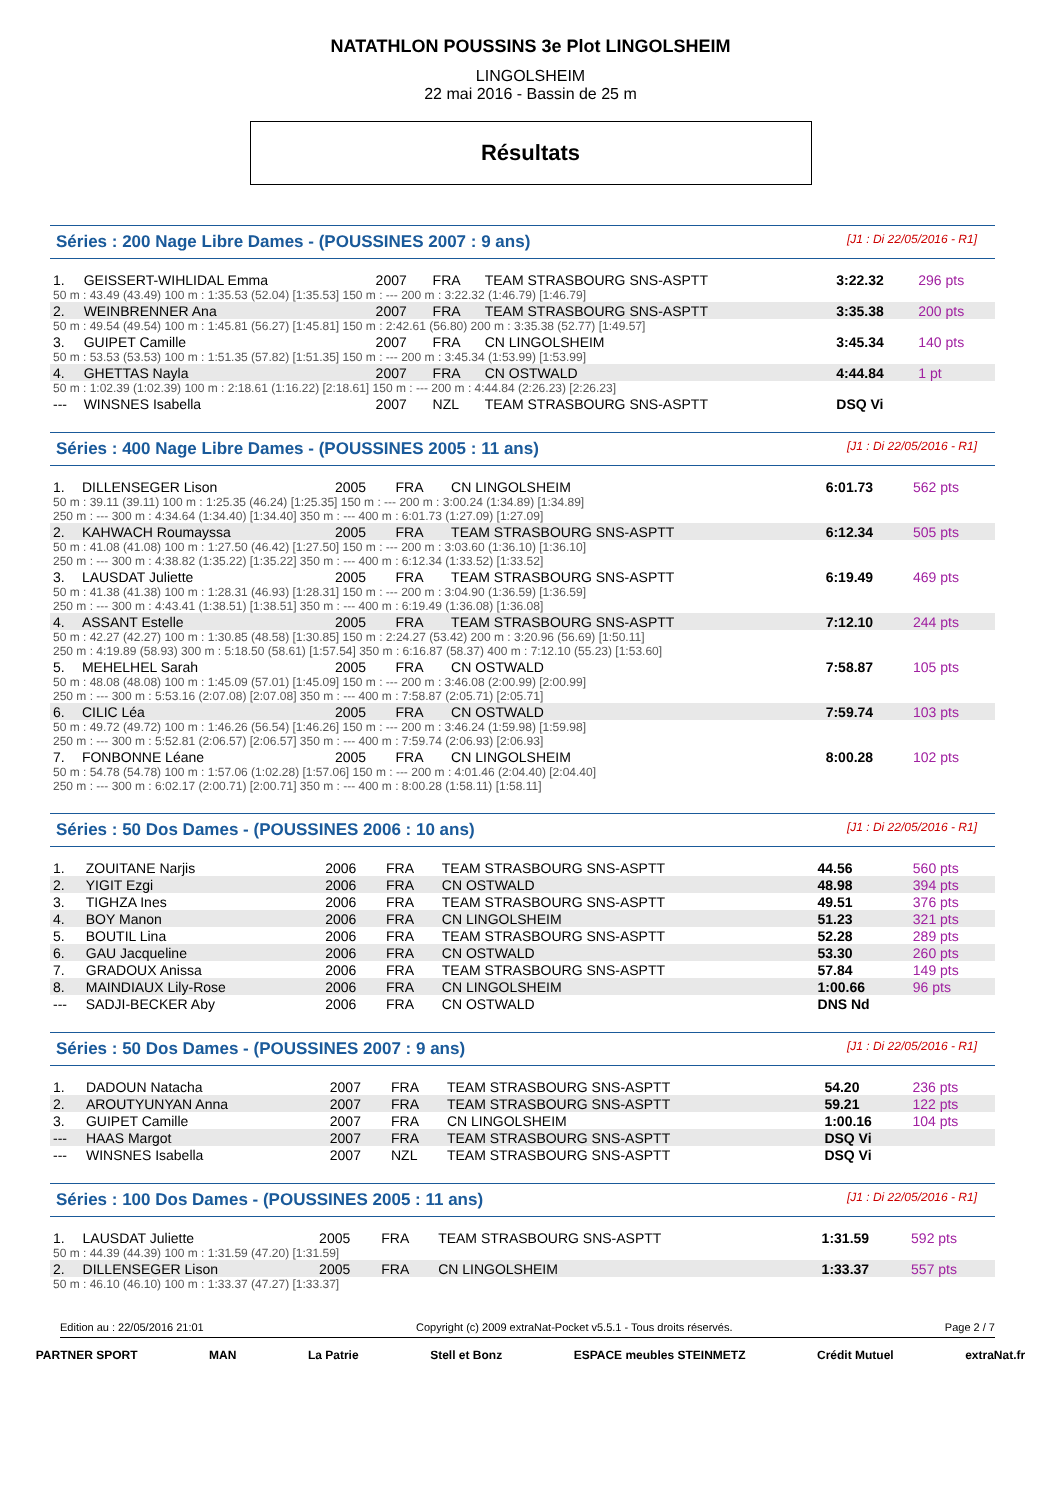NATATHLON POUSSINS 3e Plot LINGOLSHEIM
LINGOLSHEIM
22 mai 2016 - Bassin de 25 m
Résultats
Séries : 200 Nage Libre Dames - (POUSSINES 2007 : 9 ans) [J1 : Di 22/05/2016 - R1]
| 1. | GEISSERT-WIHLIDAL Emma | 2007 | FRA | TEAM STRASBOURG SNS-ASPTT | 3:22.32 | 296 pts |
| 50 m : 43.49 (43.49) 100 m : 1:35.53 (52.04) [1:35.53] 150 m : --- 200 m : 3:22.32 (1:46.79) [1:46.79] | | | | | | |
| 2. | WEINBRENNER Ana | 2007 | FRA | TEAM STRASBOURG SNS-ASPTT | 3:35.38 | 200 pts |
| 50 m : 49.54 (49.54) 100 m : 1:45.81 (56.27) [1:45.81] 150 m : 2:42.61 (56.80) 200 m : 3:35.38 (52.77) [1:49.57] | | | | | | |
| 3. | GUIPET Camille | 2007 | FRA | CN LINGOLSHEIM | 3:45.34 | 140 pts |
| 50 m : 53.53 (53.53) 100 m : 1:51.35 (57.82) [1:51.35] 150 m : --- 200 m : 3:45.34 (1:53.99) [1:53.99] | | | | | | |
| 4. | GHETTAS Nayla | 2007 | FRA | CN OSTWALD | 4:44.84 | 1 pt |
| 50 m : 1:02.39 (1:02.39) 100 m : 2:18.61 (1:16.22) [2:18.61] 150 m : --- 200 m : 4:44.84 (2:26.23) [2:26.23] | | | | | | |
| --- | WINSNES Isabella | 2007 | NZL | TEAM STRASBOURG SNS-ASPTT | DSQ Vi | |
Séries : 400 Nage Libre Dames - (POUSSINES 2005 : 11 ans) [J1 : Di 22/05/2016 - R1]
| 1. | DILLENSEGER Lison | 2005 | FRA | CN LINGOLSHEIM | 6:01.73 | 562 pts |
| 50 m : 39.11 (39.11) 100 m : 1:25.35 (46.24) [1:25.35] 150 m : --- 200 m : 3:00.24 (1:34.89) [1:34.89] 250 m : --- 300 m : 4:34.64 (1:34.40) [1:34.40] 350 m : --- 400 m : 6:01.73 (1:27.09) [1:27.09] | | | | | | |
| 2. | KAHWACH Roumayssa | 2005 | FRA | TEAM STRASBOURG SNS-ASPTT | 6:12.34 | 505 pts |
| 50 m : 41.08 (41.08) 100 m : 1:27.50 (46.42) [1:27.50] 150 m : --- 200 m : 3:03.60 (1:36.10) [1:36.10] 250 m : --- 300 m : 4:38.82 (1:35.22) [1:35.22] 350 m : --- 400 m : 6:12.34 (1:33.52) [1:33.52] | | | | | | |
| 3. | LAUSDAT Juliette | 2005 | FRA | TEAM STRASBOURG SNS-ASPTT | 6:19.49 | 469 pts |
| 50 m : 41.38 (41.38) 100 m : 1:28.31 (46.93) [1:28.31] 150 m : --- 200 m : 3:04.90 (1:36.59) [1:36.59] 250 m : --- 300 m : 4:43.41 (1:38.51) [1:38.51] 350 m : --- 400 m : 6:19.49 (1:36.08) [1:36.08] | | | | | | |
| 4. | ASSANT Estelle | 2005 | FRA | TEAM STRASBOURG SNS-ASPTT | 7:12.10 | 244 pts |
| 50 m : 42.27 (42.27) 100 m : 1:30.85 (48.58) [1:30.85] 150 m : 2:24.27 (53.42) 200 m : 3:20.96 (56.69) [1:50.11] 250 m : 4:19.89 (58.93) 300 m : 5:18.50 (58.61) [1:57.54] 350 m : 6:16.87 (58.37) 400 m : 7:12.10 (55.23) [1:53.60] | | | | | | |
| 5. | MEHELHEL Sarah | 2005 | FRA | CN OSTWALD | 7:58.87 | 105 pts |
| 50 m : 48.08 (48.08) 100 m : 1:45.09 (57.01) [1:45.09] 150 m : --- 200 m : 3:46.08 (2:00.99) [2:00.99] 250 m : --- 300 m : 5:53.16 (2:07.08) [2:07.08] 350 m : --- 400 m : 7:58.87 (2:05.71) [2:05.71] | | | | | | |
| 6. | CILIC Léa | 2005 | FRA | CN OSTWALD | 7:59.74 | 103 pts |
| 50 m : 49.72 (49.72) 100 m : 1:46.26 (56.54) [1:46.26] 150 m : --- 200 m : 3:46.24 (1:59.98) [1:59.98] 250 m : --- 300 m : 5:52.81 (2:06.57) [2:06.57] 350 m : --- 400 m : 7:59.74 (2:06.93) [2:06.93] | | | | | | |
| 7. | FONBONNE Léane | 2005 | FRA | CN LINGOLSHEIM | 8:00.28 | 102 pts |
| 50 m : 54.78 (54.78) 100 m : 1:57.06 (1:02.28) [1:57.06] 150 m : --- 200 m : 4:01.46 (2:04.40) [2:04.40] 250 m : --- 300 m : 6:02.17 (2:00.71) [2:00.71] 350 m : --- 400 m : 8:00.28 (1:58.11) [1:58.11] | | | | | | |
Séries : 50 Dos Dames - (POUSSINES 2006 : 10 ans) [J1 : Di 22/05/2016 - R1]
| 1. | ZOUITANE Narjis | 2006 | FRA | TEAM STRASBOURG SNS-ASPTT | 44.56 | 560 pts |
| 2. | YIGIT Ezgi | 2006 | FRA | CN OSTWALD | 48.98 | 394 pts |
| 3. | TIGHZA Ines | 2006 | FRA | TEAM STRASBOURG SNS-ASPTT | 49.51 | 376 pts |
| 4. | BOY Manon | 2006 | FRA | CN LINGOLSHEIM | 51.23 | 321 pts |
| 5. | BOUTIL Lina | 2006 | FRA | TEAM STRASBOURG SNS-ASPTT | 52.28 | 289 pts |
| 6. | GAU Jacqueline | 2006 | FRA | CN OSTWALD | 53.30 | 260 pts |
| 7. | GRADOUX Anissa | 2006 | FRA | TEAM STRASBOURG SNS-ASPTT | 57.84 | 149 pts |
| 8. | MAINDIAUX Lily-Rose | 2006 | FRA | CN LINGOLSHEIM | 1:00.66 | 96 pts |
| --- | SADJI-BECKER Aby | 2006 | FRA | CN OSTWALD | DNS Nd | |
Séries : 50 Dos Dames - (POUSSINES 2007 : 9 ans) [J1 : Di 22/05/2016 - R1]
| 1. | DADOUN Natacha | 2007 | FRA | TEAM STRASBOURG SNS-ASPTT | 54.20 | 236 pts |
| 2. | AROUTYUNYAN Anna | 2007 | FRA | TEAM STRASBOURG SNS-ASPTT | 59.21 | 122 pts |
| 3. | GUIPET Camille | 2007 | FRA | CN LINGOLSHEIM | 1:00.16 | 104 pts |
| --- | HAAS Margot | 2007 | FRA | TEAM STRASBOURG SNS-ASPTT | DSQ Vi | |
| --- | WINSNES Isabella | 2007 | NZL | TEAM STRASBOURG SNS-ASPTT | DSQ Vi | |
Séries : 100 Dos Dames - (POUSSINES 2005 : 11 ans) [J1 : Di 22/05/2016 - R1]
| 1. | LAUSDAT Juliette | 2005 | FRA | TEAM STRASBOURG SNS-ASPTT | 1:31.59 | 592 pts |
| 50 m : 44.39 (44.39) 100 m : 1:31.59 (47.20) [1:31.59] | | | | | | |
| 2. | DILLENSEGER Lison | 2005 | FRA | CN LINGOLSHEIM | 1:33.37 | 557 pts |
| 50 m : 46.10 (46.10) 100 m : 1:33.37 (47.27) [1:33.37] | | | | | | |
Edition au : 22/05/2016 21:01 Copyright (c) 2009 extraNat-Pocket v5.5.1 - Tous droits réservés. Page 2 / 7
PARTNER SPORT MAN La Patrie Stell et Bonz ESPACE meubles STEINMETZ Crédit Mutuel extraNat.fr